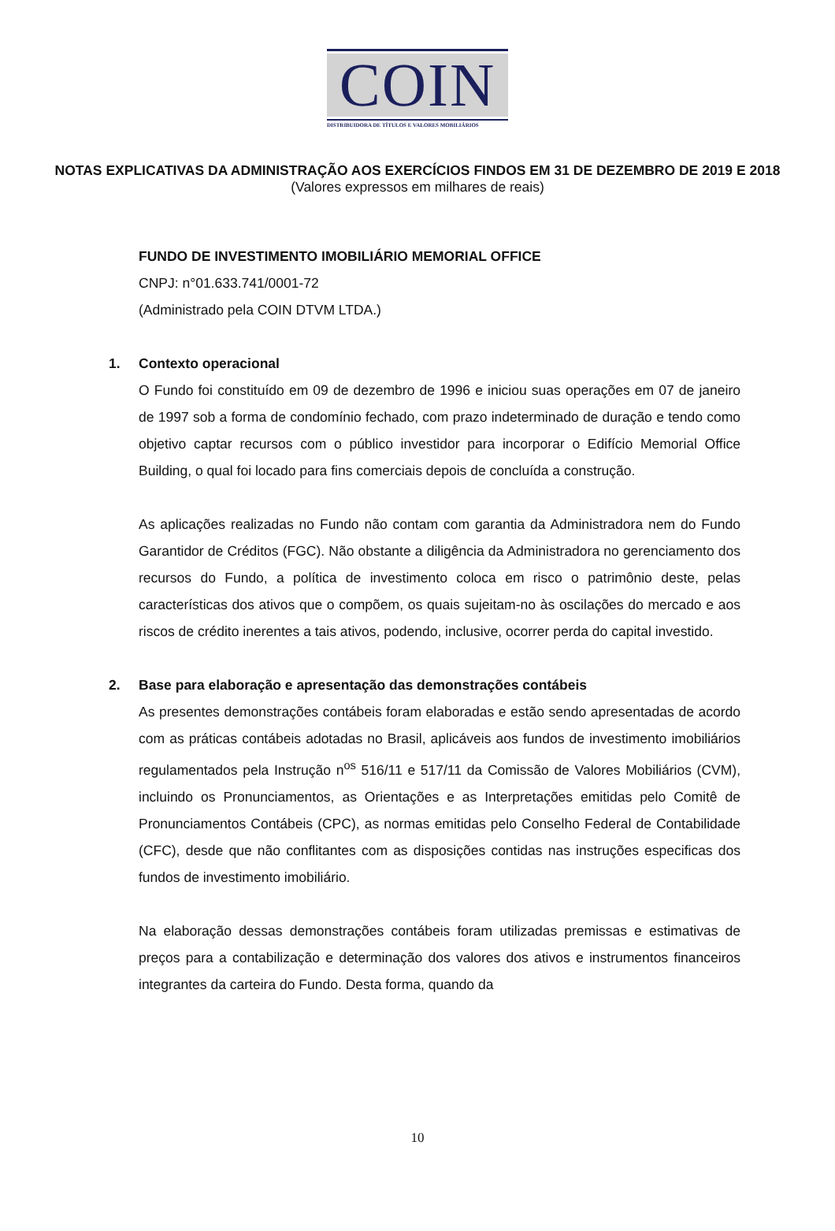COIN
DISTRIBUIDORA DE TÍTULOS E VALORES MOBILIÁRIOS
NOTAS EXPLICATIVAS DA ADMINISTRAÇÃO AOS EXERCÍCIOS FINDOS EM 31 DE DEZEMBRO DE 2019 E 2018
(Valores expressos em milhares de reais)
FUNDO DE INVESTIMENTO IMOBILIÁRIO MEMORIAL OFFICE
CNPJ: n°01.633.741/0001-72
(Administrado pela COIN DTVM LTDA.)
1. Contexto operacional
O Fundo foi constituído em 09 de dezembro de 1996 e iniciou suas operações em 07 de janeiro de 1997 sob a forma de condomínio fechado, com prazo indeterminado de duração e tendo como objetivo captar recursos com o público investidor para incorporar o Edifício Memorial Office Building, o qual foi locado para fins comerciais depois de concluída a construção.
As aplicações realizadas no Fundo não contam com garantia da Administradora nem do Fundo Garantidor de Créditos (FGC). Não obstante a diligência da Administradora no gerenciamento dos recursos do Fundo, a política de investimento coloca em risco o patrimônio deste, pelas características dos ativos que o compõem, os quais sujeitam-no às oscilações do mercado e aos riscos de crédito inerentes a tais ativos, podendo, inclusive, ocorrer perda do capital investido.
2. Base para elaboração e apresentação das demonstrações contábeis
As presentes demonstrações contábeis foram elaboradas e estão sendo apresentadas de acordo com as práticas contábeis adotadas no Brasil, aplicáveis aos fundos de investimento imobiliários regulamentados pela Instrução n<sup>os</sup> 516/11 e 517/11 da Comissão de Valores Mobiliários (CVM), incluindo os Pronunciamentos, as Orientações e as Interpretações emitidas pelo Comitê de Pronunciamentos Contábeis (CPC), as normas emitidas pelo Conselho Federal de Contabilidade (CFC), desde que não conflitantes com as disposições contidas nas instruções especificas dos fundos de investimento imobiliário.
Na elaboração dessas demonstrações contábeis foram utilizadas premissas e estimativas de preços para a contabilização e determinação dos valores dos ativos e instrumentos financeiros integrantes da carteira do Fundo. Desta forma, quando da
10